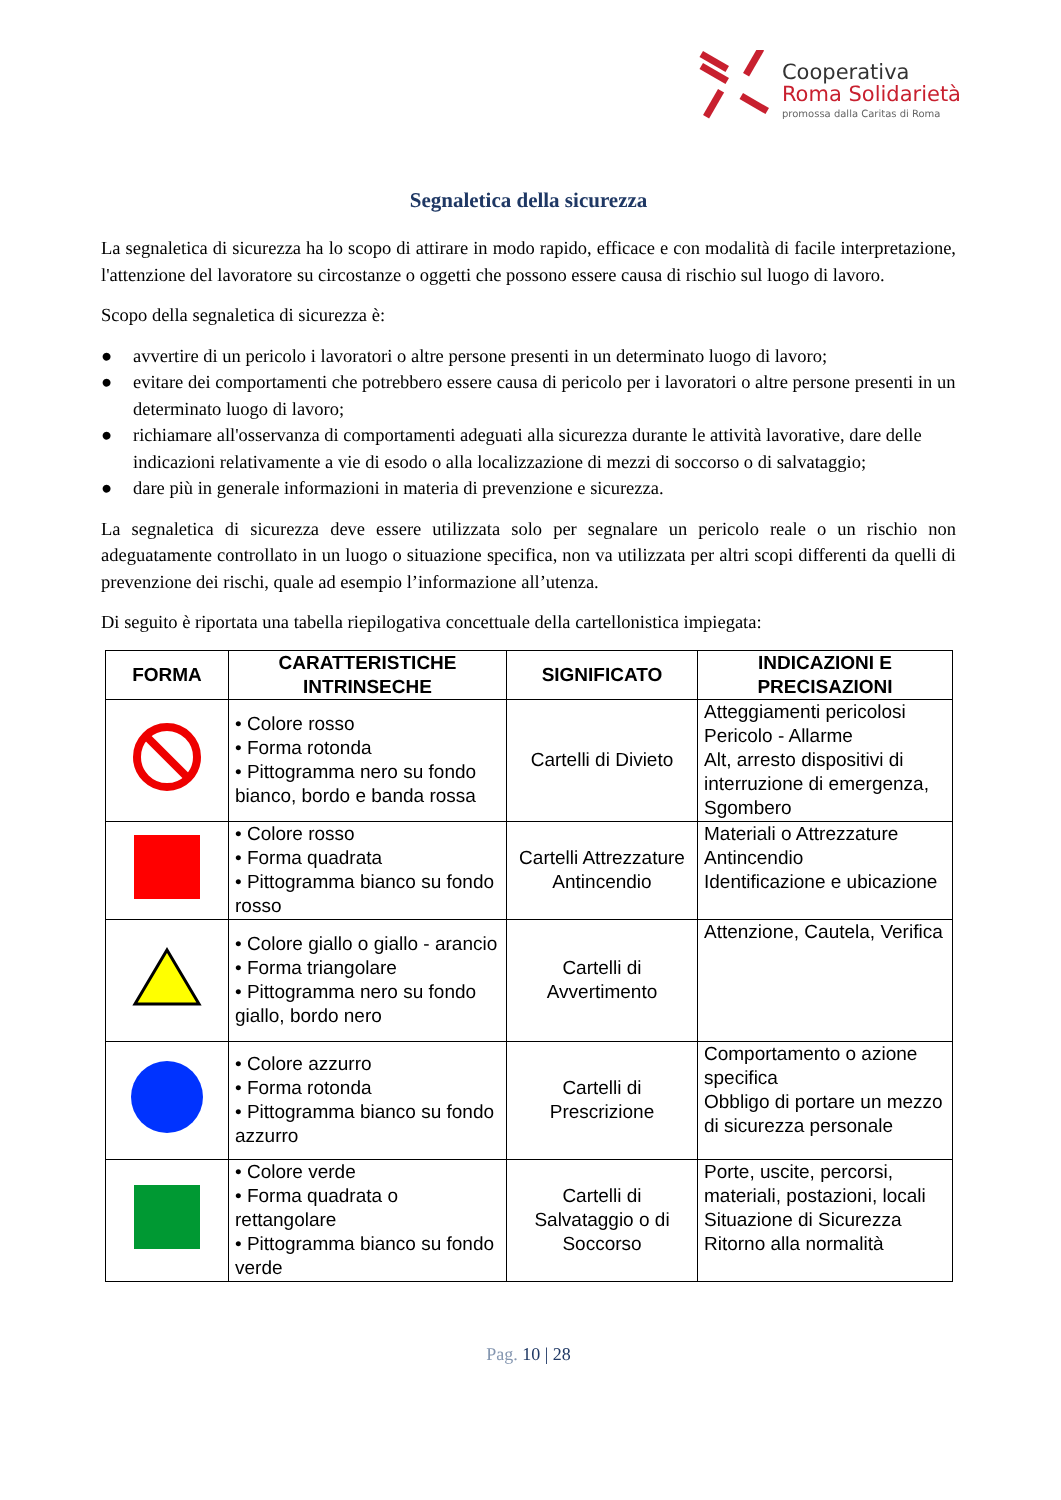Cooperativa
Roma Solidarietà
promossa dalla Caritas di Roma
Segnaletica della sicurezza
La segnaletica di sicurezza ha lo scopo di attirare in modo rapido, efficace e con modalità di facile interpretazione, l'attenzione del lavoratore su circostanze o oggetti che possono essere causa di rischio sul luogo di lavoro.
Scopo della segnaletica di sicurezza è:
● avvertire di un pericolo i lavoratori o altre persone presenti in un determinato luogo di lavoro;
● evitare dei comportamenti che potrebbero essere causa di pericolo per i lavoratori o altre persone presenti in un determinato luogo di lavoro;
● richiamare all'osservanza di comportamenti adeguati alla sicurezza durante le attività lavorative, dare delle indicazioni relativamente a vie di esodo o alla localizzazione di mezzi di soccorso o di salvataggio;
● dare più in generale informazioni in materia di prevenzione e sicurezza.
La segnaletica di sicurezza deve essere utilizzata solo per segnalare un pericolo reale o un rischio non adeguatamente controllato in un luogo o situazione specifica, non va utilizzata per altri scopi differenti da quelli di prevenzione dei rischi, quale ad esempio l’informazione all’utenza.
Di seguito è riportata una tabella riepilogativa concettuale della cartellonistica impiegata:
| FORMA | CARATTERISTICHE INTRINSECHE | SIGNIFICATO | INDICAZIONI E PRECISAZIONI |
| --- | --- | --- | --- |
| | • Colore rosso • Forma rotonda • Pittogramma nero su fondo bianco, bordo e banda rossa | Cartelli di Divieto | Atteggiamenti pericolosi Pericolo - Allarme Alt, arresto dispositivi di interruzione di emergenza, Sgombero |
| | • Colore rosso • Forma quadrata • Pittogramma bianco su fondo rosso | Cartelli Attrezzature Antincendio | Materiali o Attrezzature Antincendio Identificazione e ubicazione |
| | • Colore giallo o giallo - arancio • Forma triangolare • Pittogramma nero su fondo giallo, bordo nero | Cartelli di Avvertimento | Attenzione, Cautela, Verifica |
| | • Colore azzurro • Forma rotonda • Pittogramma bianco su fondo azzurro | Cartelli di Prescrizione | Comportamento o azione specifica Obbligo di portare un mezzo di sicurezza personale |
| | • Colore verde • Forma quadrata o rettangolare • Pittogramma bianco su fondo verde | Cartelli di Salvataggio o di Soccorso | Porte, uscite, percorsi, materiali, postazioni, locali Situazione di Sicurezza Ritorno alla normalità |
Pag. 10 | 28